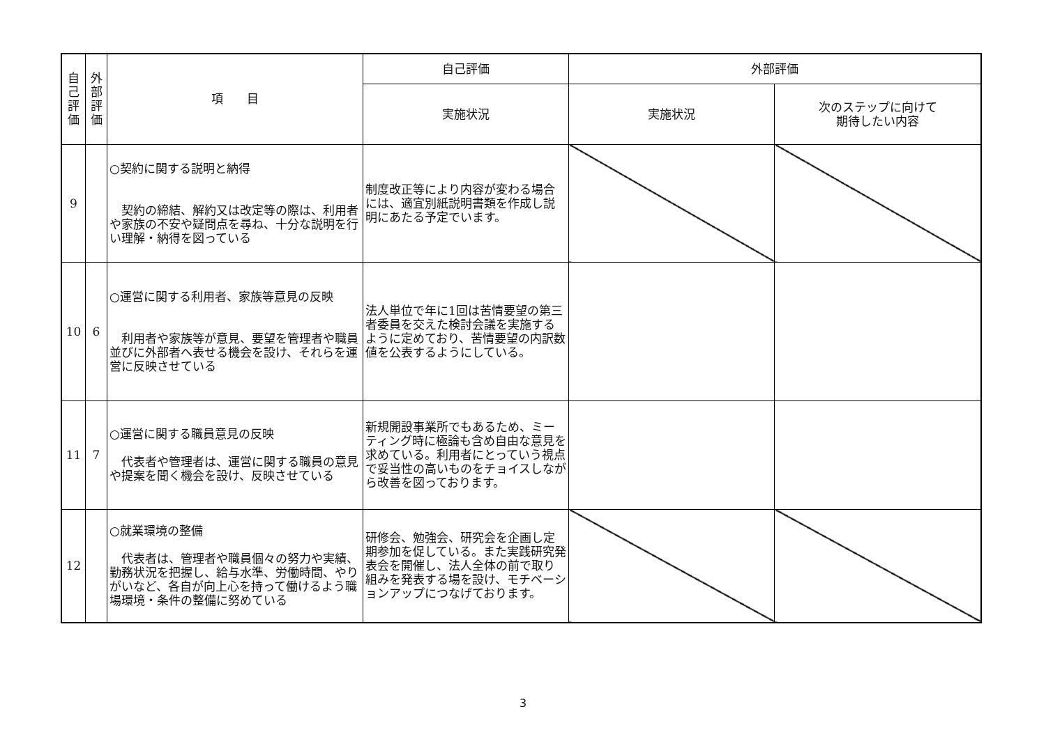| 自 己 評 価 | 外 部 評 価 | 項 目 | 自己評価 | 外部評価 | |
| --- | --- | --- | --- | --- | --- |
| | | | 実施状況 | 実施状況 | 次のステップに向けて 期待したい内容 |
| 9 | | ○契約に関する説明と納得 契約の締結、解約又は改定等の際は、利用者や家族の不安や疑問点を尋ね、十分な説明を行い理解・納得を図っている | 制度改正等により内容が変わる場合には、適宜別紙説明書類を作成し説明にあたる予定でいます。 | | |
| 10 | 6 | ○運営に関する利用者、家族等意見の反映 利用者や家族等が意見、要望を管理者や職員並びに外部者へ表せる機会を設け、それらを運営に反映させている | 法人単位で年に1回は苦情要望の第三者委員を交えた検討会議を実施するように定めており、苦情要望の内訳数値を公表するようにしている。 | | |
| 11 | 7 | ○運営に関する職員意見の反映 代表者や管理者は、運営に関する職員の意見や提案を聞く機会を設け、反映させている | 新規開設事業所でもあるため、ミーティング時に極論も含め自由な意見を求めている。利用者にとっていう視点で妥当性の高いものをチョイスしながら改善を図っております。 | | |
| 12 | | ○就業環境の整備 代表者は、管理者や職員個々の努力や実績、勤務状況を把握し、給与水準、労働時間、やりがいなど、各自が向上心を持って働けるよう職場環境・条件の整備に努めている | 研修会、勉強会、研究会を企画し定期参加を促している。また実践研究発表会を開催し、法人全体の前で取り組みを発表する場を設け、モチベーションアップにつなげております。 | | |
3